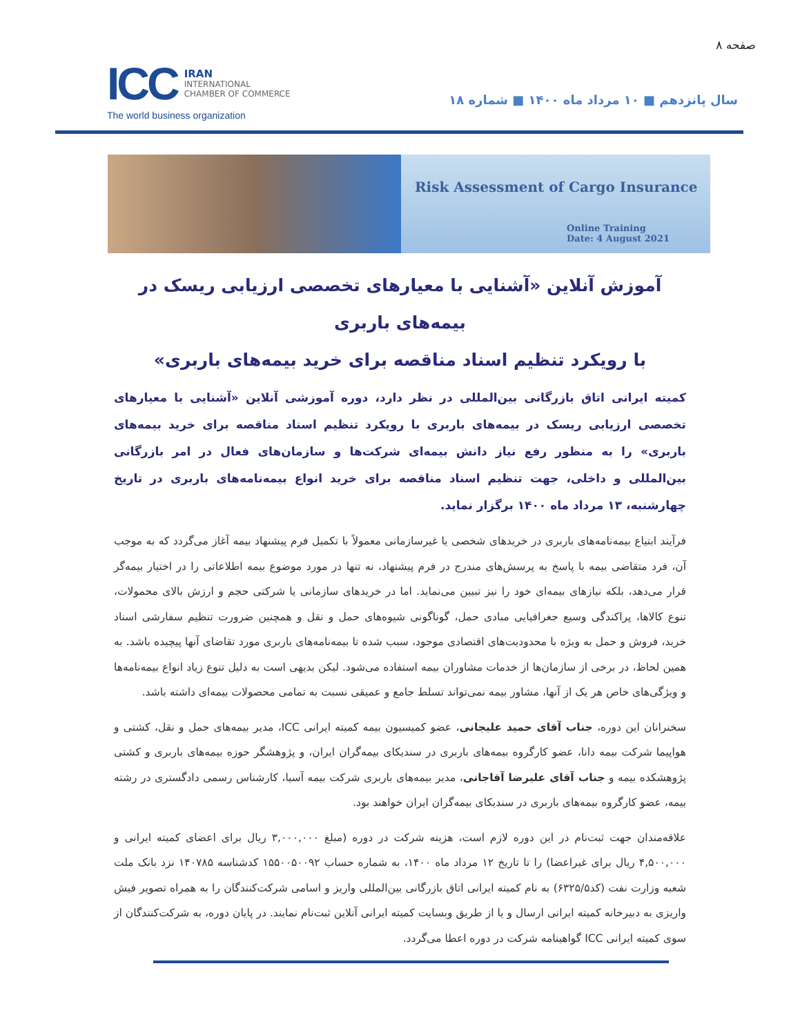صفحه ۸
ICC IRAN
INTERNATIONAL
CHAMBER OF COMMERCE
The world business organization
سال پانزدهم ■ ۱۰ مرداد ماه ۱۴۰۰ ■ شماره ۱۸
Risk Assessment of Cargo Insurance
Online Training
Date: 4 August 2021
آموزش آنلاین «آشنایی با معیارهای تخصصی ارزیابی ریسک در بیمه‌های باربری
با رویکرد تنظیم اسناد مناقصه برای خرید بیمه‌های باربری»
کمیته ایرانی اتاق بازرگانی بین‌المللی در نظر دارد، دوره آموزشی آنلاین «آشنایی با معیارهای تخصصی ارزیابی ریسک در بیمه‌های باربری با رویکرد تنظیم اسناد مناقصه برای خرید بیمه‌های باربری» را به منظور رفع نیاز دانش بیمه‌ای شرکت‌ها و سازمان‌های فعال در امر بازرگانی بین‌المللی و داخلی، جهت تنظیم اسناد مناقصه برای خرید انواع بیمه‌نامه‌های باربری در تاریخ چهارشنبه، ۱۳ مرداد ماه ۱۴۰۰ برگزار نماید.
فرآیند ابتیاع بیمه‌نامه‌های باربری در خریدهای شخصی یا غیرسازمانی معمولاً با تکمیل فرم پیشنهاد بیمه آغاز می‌گردد که به موجب آن، فرد متقاضی بیمه با پاسخ به پرسش‌های مندرج در فرم پیشنهاد، نه تنها در مورد موضوع بیمه اطلاعاتی را در اختیار بیمه‌گر قرار می‌دهد، بلکه نیازهای بیمه‌ای خود را نیز تبیین می‌نماید. اما در خریدهای سازمانی یا شرکتی حجم و ارزش بالای محمولات، تنوع کالاها، پراکندگی وسیع جغرافیایی مبادی حمل، گوناگونی شیوه‌های حمل و نقل و همچنین ضرورت تنظیم سفارشی اسناد خرید، فروش و حمل به ویژه با محدودیت‌های اقتصادی موجود، سبب شده تا بیمه‌نامه‌های باربری مورد تقاضای آنها پیچیده باشد. به همین لحاظ، در برخی از سازمان‌ها از خدمات مشاوران بیمه استفاده می‌شود. لیکن بدیهی است به دلیل تنوع زیاد انواع بیمه‌نامه‌ها و ویژگی‌های خاص هر یک از آنها، مشاور بیمه نمی‌تواند تسلط جامع و عمیقی نسبت به تمامی محصولات بیمه‌ای داشته باشد.
سخنرانان این دوره، جناب آقای حمید علیجانی، عضو کمیسیون بیمه کمیته ایرانی ICC، مدیر بیمه‌های حمل و نقل، کشتی و هواپیما شرکت بیمه دانا، عضو کارگروه بیمه‌های باربری در سندیکای بیمه‌گران ایران، و پژوهشگر حوزه بیمه‌های باربری و کشتی پژوهشکده بیمه و جناب آقای علیرضا آقاجانی، مدیر بیمه‌های باربری شرکت بیمه آسیا، کارشناس رسمی دادگستری در رشته بیمه، عضو کارگروه بیمه‌های باربری در سندیکای بیمه‌گران ایران خواهند بود.
علاقه‌مندان جهت ثبت‌نام در این دوره لازم است، هزینه شرکت در دوره (مبلغ ۳,۰۰۰,۰۰۰ ریال برای اعضای کمیته ایرانی و ۴,۵۰۰,۰۰۰ ریال برای غیراعضا) را تا تاریخ ۱۲ مرداد ماه ۱۴۰۰، به شماره حساب ۱۵۵۰۰۵۰۰۹۲ کدشناسه ۱۴۰۷۸۵ نزد بانک ملت شعبه وزارت نفت (کد۶۳۲۵/۵) به نام کمیته ایرانی اتاق بازرگانی بین‌المللی واریز و اسامی شرکت‌کنندگان را به همراه تصویر فیش واریزی به دبیرخانه کمیته ایرانی ارسال و یا از طریق وبسایت کمیته ایرانی آنلاین ثبت‌نام نمایند. در پایان دوره، به شرکت‌کنندگان از سوی کمیته ایرانی ICC گواهینامه شرکت در دوره اعطا می‌گردد.